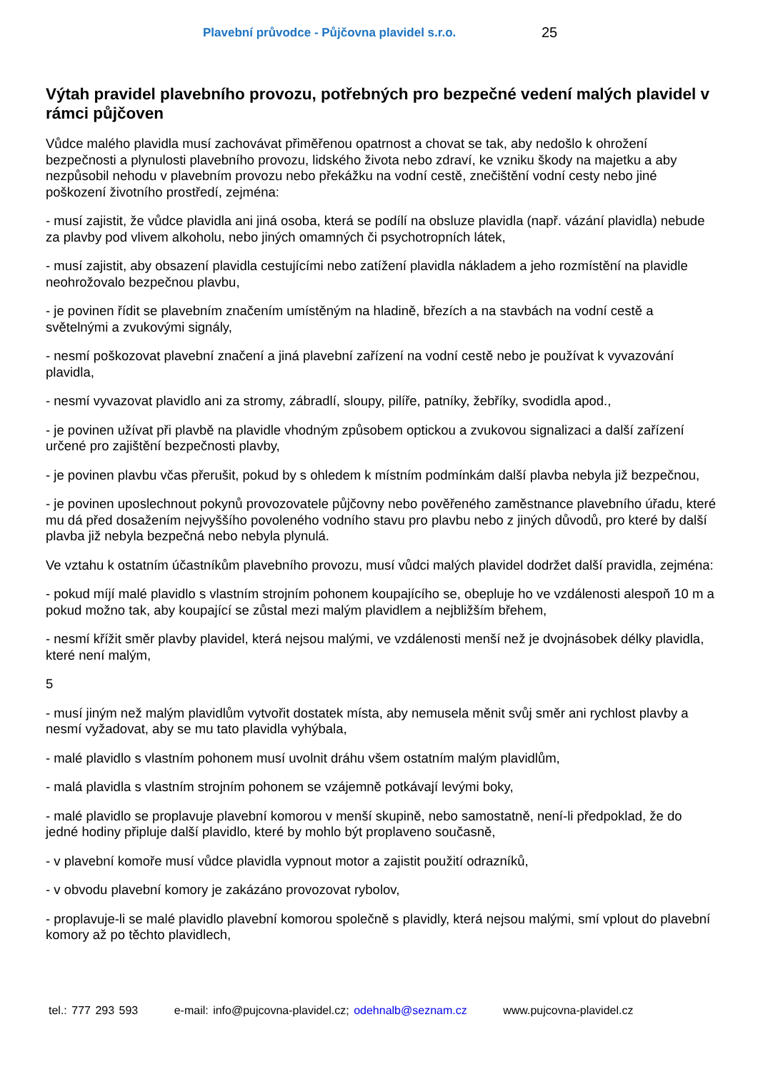Plavební průvodce - Půjčovna plavidel s.r.o. 25
Výtah pravidel plavebního provozu, potřebných pro bezpečné vedení malých plavidel v rámci půjčoven
Vůdce malého plavidla musí zachovávat přiměřenou opatrnost a chovat se tak, aby nedošlo k ohrožení bezpečnosti a plynulosti plavebního provozu, lidského života nebo zdraví, ke vzniku škody na majetku a aby nezpůsobil nehodu v plavebním provozu nebo překážku na vodní cestě, znečištění vodní cesty nebo jiné poškození životního prostředí, zejména:
- musí zajistit, že vůdce plavidla ani jiná osoba, která se podílí na obsluze plavidla (např. vázání plavidla) nebude za plavby pod vlivem alkoholu, nebo jiných omamných či psychotropních látek,
- musí zajistit, aby obsazení plavidla cestujícími nebo zatížení plavidla nákladem a jeho rozmístění na plavidle neohrožovalo bezpečnou plavbu,
- je povinen řídit se plavebním značením umístěným na hladině, březích a na stavbách na vodní cestě a světelnými a zvukovými signály,
- nesmí poškozovat plavební značení a jiná plavební zařízení na vodní cestě nebo je používat k vyvazování plavidla,
- nesmí vyvazovat plavidlo ani za stromy, zábradlí, sloupy, pilíře, patníky, žebříky, svodidla apod.,
- je povinen užívat při plavbě na plavidle vhodným způsobem optickou a zvukovou signalizaci a další zařízení určené pro zajištění bezpečnosti plavby,
- je povinen plavbu včas přerušit, pokud by s ohledem k místním podmínkám další plavba nebyla již bezpečnou,
- je povinen uposlechnout pokynů provozovatele půjčovny nebo pověřeného zaměstnance plavebního úřadu, které mu dá před dosažením nejvyššího povoleného vodního stavu pro plavbu nebo z jiných důvodů, pro které by další plavba již nebyla bezpečná nebo nebyla plynulá.
Ve vztahu k ostatním účastníkům plavebního provozu, musí vůdci malých plavidel dodržet další pravidla, zejména:
- pokud míjí malé plavidlo s vlastním strojním pohonem koupajícího se, obepluje ho ve vzdálenosti alespoň 10 m a pokud možno tak, aby koupající se zůstal mezi malým plavidlem a nejbližším břehem,
- nesmí křížit směr plavby plavidel, která nejsou malými, ve vzdálenosti menší než je dvojnásobek délky plavidla, které není malým,
5
- musí jiným než malým plavidlům vytvořit dostatek místa, aby nemusela měnit svůj směr ani rychlost plavby a nesmí vyžadovat, aby se mu tato plavidla vyhýbala,
- malé plavidlo s vlastním pohonem musí uvolnit dráhu všem ostatním malým plavidlům,
- malá plavidla s vlastním strojním pohonem se vzájemně potkávají levými boky,
- malé plavidlo se proplavuje plavební komorou v menší skupině, nebo samostatně, není-li předpoklad, že do jedné hodiny připluje další plavidlo, které by mohlo být proplaveno současně,
- v plavební komoře musí vůdce plavidla vypnout motor a zajistit použití odrazníků,
- v obvodu plavební komory je zakázáno provozovat rybolov,
- proplavuje-li se malé plavidlo plavební komorou společně s plavidly, která nejsou malými, smí vplout do plavební komory až po těchto plavidlech,
tel.: 777 293 593 e-mail: info@pujcovna-plavidel.cz; odehnalb@seznam.cz www.pujcovna-plavidel.cz